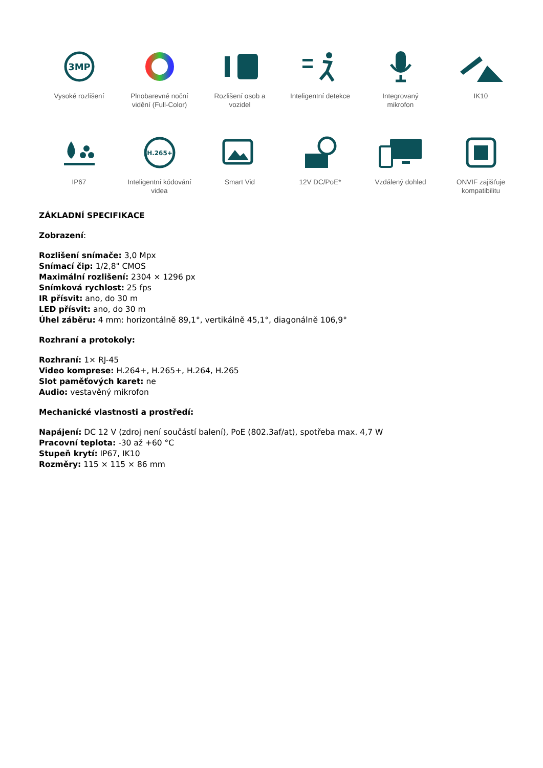3MP
Vysoké rozlišení
Plnobarevné noční
vidění (Full-Color)
Rozlišení osob a
vozidel
Inteligentní detekce
Integrovaný
mikrofon
IK10
IP67
H.265+
Inteligentní kódování
videa
Smart Vid
12V DC/PoE*
Vzdálený dohled
ONVIF zajišťuje
kompatibilitu
ZÁKLADNÍ SPECIFIKACE
Zobrazení:
Rozlišení snímače: 3,0 Mpx
Snímací čip: 1/2,8" CMOS
Maximální rozlišení: 2304 × 1296 px
Snímková rychlost: 25 fps
IR přísvit: ano, do 30 m
LED přísvit: ano, do 30 m
Úhel záběru: 4 mm: horizontálně 89,1°, vertikálně 45,1°, diagonálně 106,9°
Rozhraní a protokoly:
Rozhraní: 1× RJ-45
Video komprese: H.264+, H.265+, H.264, H.265
Slot paměťových karet: ne
Audio: vestavěný mikrofon
Mechanické vlastnosti a prostředí:
Napájení: DC 12 V (zdroj není součástí balení), PoE (802.3af/at), spotřeba max. 4,7 W
Pracovní teplota: -30 až +60 °C
Stupeň krytí: IP67, IK10
Rozměry: 115 × 115 × 86 mm